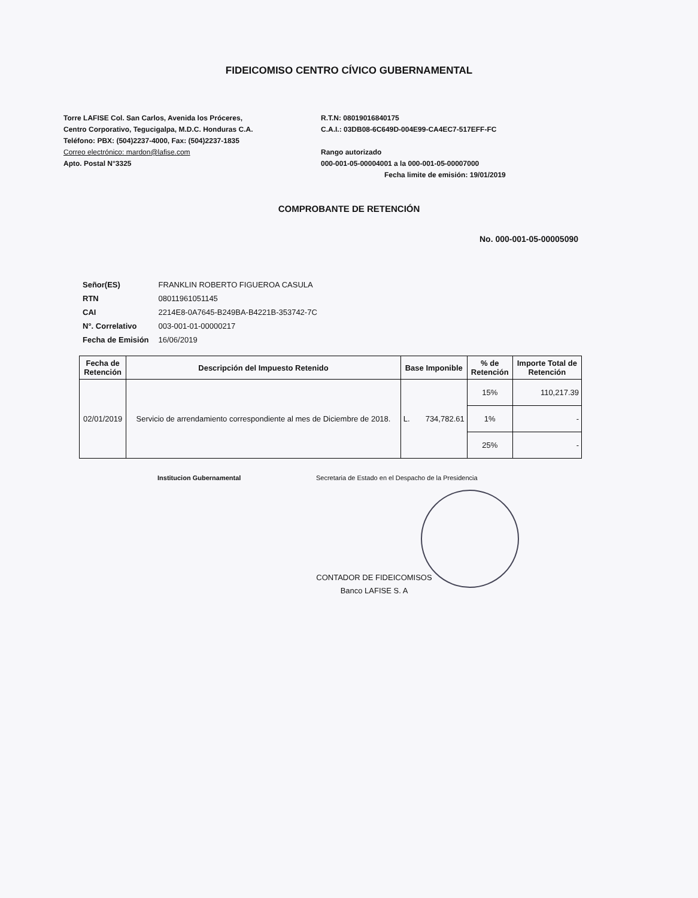FIDEICOMISO CENTRO CÍVICO GUBERNAMENTAL
Torre LAFISE Col. San Carlos, Avenida los Próceres,
Centro Corporativo, Tegucigalpa, M.D.C. Honduras C.A.
Teléfono: PBX: (504)2237-4000, Fax: (504)2237-1835
Correo electrónico: mardon@lafise.com
Apto. Postal N°3325
R.T.N: 08019016840175
C.A.I.: 03DB08-6C649D-004E99-CA4EC7-517EFF-FC
Rango autorizado
000-001-05-00004001 a la 000-001-05-00007000
Fecha limite de emisión: 19/01/2019
COMPROBANTE DE RETENCIÓN
No. 000-001-05-00005090
| Señor(ES) | FRANKLIN ROBERTO FIGUEROA CASULA |
| RTN | 08011961051145 |
| CAI | 2214E8-0A7645-B249BA-B4221B-353742-7C |
| N°. Correlativo | 003-001-01-00000217 |
| Fecha de Emisión | 16/06/2019 |
| Fecha de Retención | Descripción del Impuesto Retenido | Base Imponible | % de Retención | Importe Total de Retención |
| --- | --- | --- | --- | --- |
| 02/01/2019 | Servicio de arrendamiento correspondiente al mes de Diciembre de 2018. | L. 734,782.61 | 15% | 110,217.39 |
| | | | 1% | - |
| | | | 25% | - |
Institucion Gubernamental Secretaria de Estado en el Despacho de la Presidencia
CONTADOR DE FIDEICOMISOS
Banco LAFISE S. A